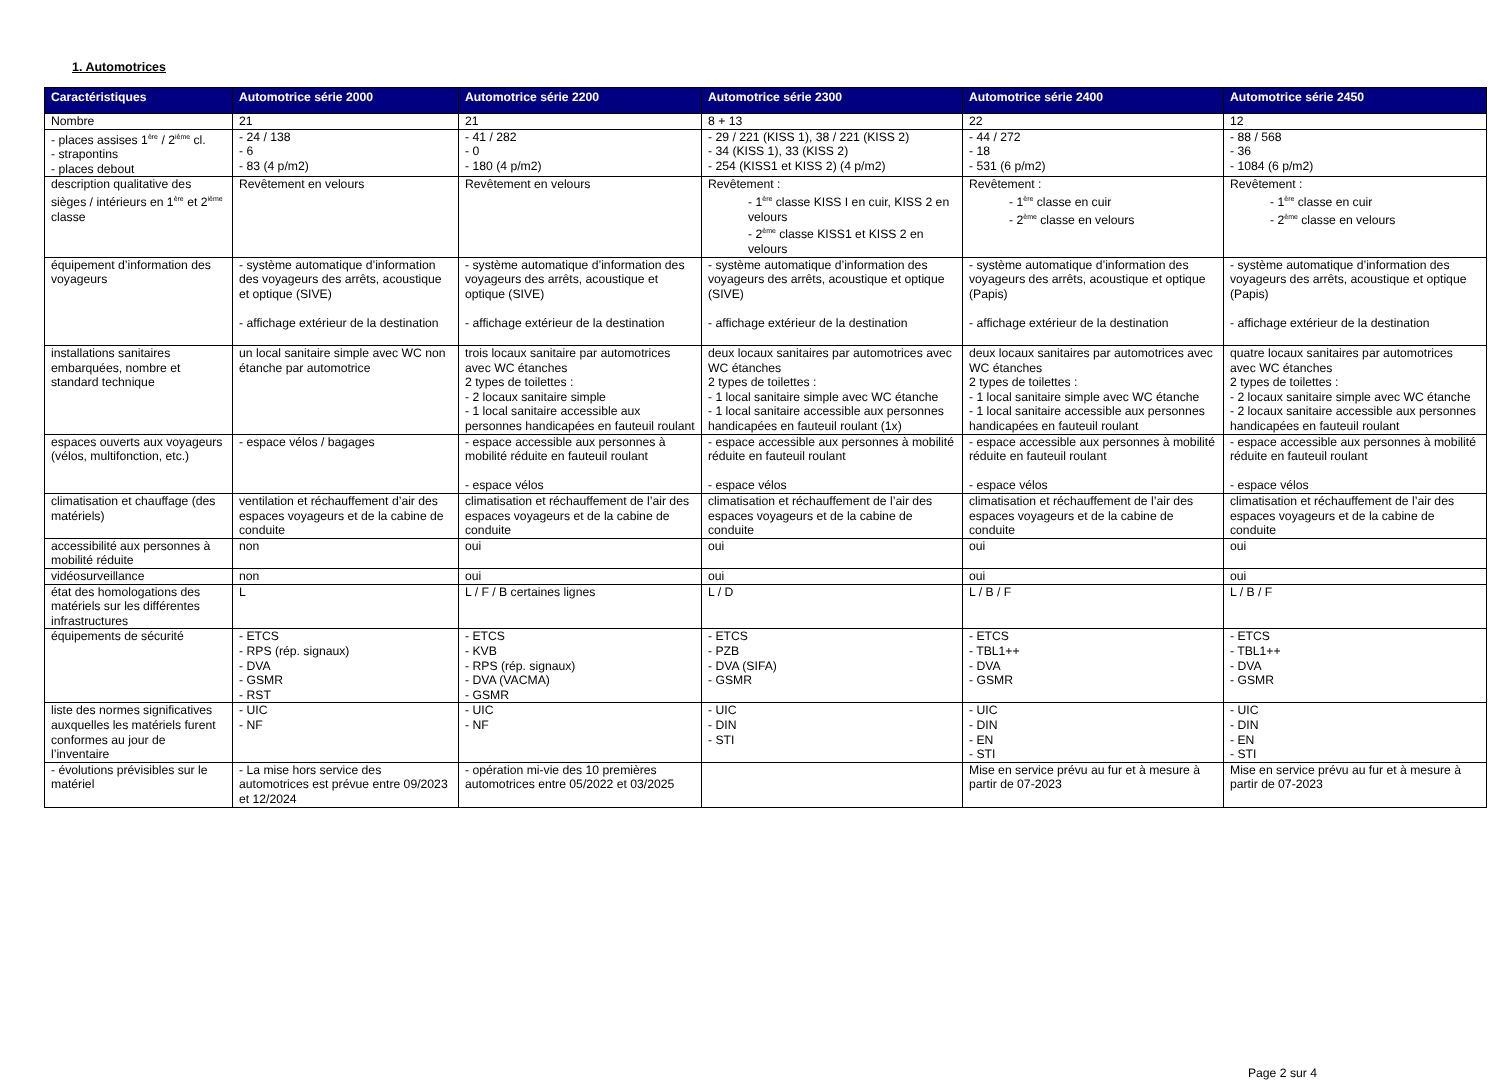1. Automotrices
| Caractéristiques | Automotrice série 2000 | Automotrice série 2200 | Automotrice série 2300 | Automotrice série 2400 | Automotrice série 2450 |
| --- | --- | --- | --- | --- | --- |
| Nombre | 21 | 21 | 8 + 13 | 22 | 12 |
| - places assises 1<sup>ère</sup> / 2<sup>ième</sup> cl. - strapontins - places debout | - 24 / 138 - 6 - 83 (4 p/m2) | - 41 / 282 - 0 - 180 (4 p/m2) | - 29 / 221 (KISS 1), 38 / 221 (KISS 2) - 34 (KISS 1), 33 (KISS 2) - 254 (KISS1 et KISS 2) (4 p/m2) | - 44 / 272 - 18 - 531 (6 p/m2) | - 88 / 568 - 36 - 1084 (6 p/m2) |
| description qualitative des sièges / intérieurs en 1<sup>ère</sup> et 2<sup>ième</sup> classe | Revêtement en velours | Revêtement en velours | Revêtement : - 1<sup>ère</sup> classe KISS I en cuir, KISS 2 en velours - 2<sup>ème</sup> classe KISS1 et KISS 2 en velours | Revêtement : - 1<sup>ère</sup> classe en cuir - 2<sup>ème</sup> classe en velours | Revêtement : - 1<sup>ère</sup> classe en cuir - 2<sup>ème</sup> classe en velours |
| équipement d’information des voyageurs | - système automatique d’information des voyageurs des arrêts, acoustique et optique (SIVE) - affichage extérieur de la destination | - système automatique d’information des voyageurs des arrêts, acoustique et optique (SIVE) - affichage extérieur de la destination | - système automatique d’information des voyageurs des arrêts, acoustique et optique (SIVE) - affichage extérieur de la destination | - système automatique d’information des voyageurs des arrêts, acoustique et optique (Papis) - affichage extérieur de la destination | - système automatique d’information des voyageurs des arrêts, acoustique et optique (Papis) - affichage extérieur de la destination |
| installations sanitaires embarquées, nombre et standard technique | un local sanitaire simple avec WC non étanche par automotrice | trois locaux sanitaire par automotrices avec WC étanches 2 types de toilettes : - 2 locaux sanitaire simple - 1 local sanitaire accessible aux personnes handicapées en fauteuil roulant | deux locaux sanitaires par automotrices avec WC étanches 2 types de toilettes : - 1 local sanitaire simple avec WC étanche - 1 local sanitaire accessible aux personnes handicapées en fauteuil roulant (1x) | deux locaux sanitaires par automotrices avec WC étanches 2 types de toilettes : - 1 local sanitaire simple avec WC étanche - 1 local sanitaire accessible aux personnes handicapées en fauteuil roulant | quatre locaux sanitaires par automotrices avec WC étanches 2 types de toilettes : - 2 locaux sanitaire simple avec WC étanche - 2 locaux sanitaire accessible aux personnes handicapées en fauteuil roulant |
| espaces ouverts aux voyageurs (vélos, multifonction, etc.) | - espace vélos / bagages | - espace accessible aux personnes à mobilité réduite en fauteuil roulant - espace vélos | - espace accessible aux personnes à mobilité réduite en fauteuil roulant - espace vélos | - espace accessible aux personnes à mobilité réduite en fauteuil roulant - espace vélos | - espace accessible aux personnes à mobilité réduite en fauteuil roulant - espace vélos |
| climatisation et chauffage (des matériels) | ventilation et réchauffement d’air des espaces voyageurs et de la cabine de conduite | climatisation et réchauffement de l’air des espaces voyageurs et de la cabine de conduite | climatisation et réchauffement de l’air des espaces voyageurs et de la cabine de conduite | climatisation et réchauffement de l’air des espaces voyageurs et de la cabine de conduite | climatisation et réchauffement de l’air des espaces voyageurs et de la cabine de conduite |
| accessibilité aux personnes à mobilité réduite | non | oui | oui | oui | oui |
| vidéosurveillance | non | oui | oui | oui | oui |
| état des homologations des matériels sur les différentes infrastructures | L | L / F / B certaines lignes | L / D | L / B / F | L / B / F |
| équipements de sécurité | - ETCS - RPS (rép. signaux) - DVA - GSMR - RST | - ETCS - KVB - RPS (rép. signaux) - DVA (VACMA) - GSMR | - ETCS - PZB - DVA (SIFA) - GSMR | - ETCS - TBL1++ - DVA - GSMR | - ETCS - TBL1++ - DVA - GSMR |
| liste des normes significatives auxquelles les matériels furent conformes au jour de l’inventaire | - UIC - NF | - UIC - NF | - UIC - DIN - STI | - UIC - DIN - EN - STI | - UIC - DIN - EN - STI |
| - évolutions prévisibles sur le matériel | - La mise hors service des automotrices est prévue entre 09/2023 et 12/2024 | - opération mi-vie des 10 premières automotrices entre 05/2022 et 03/2025 | | Mise en service prévu au fur et à mesure à partir de 07-2023 | Mise en service prévu au fur et à mesure à partir de 07-2023 |
Page 2 sur 4